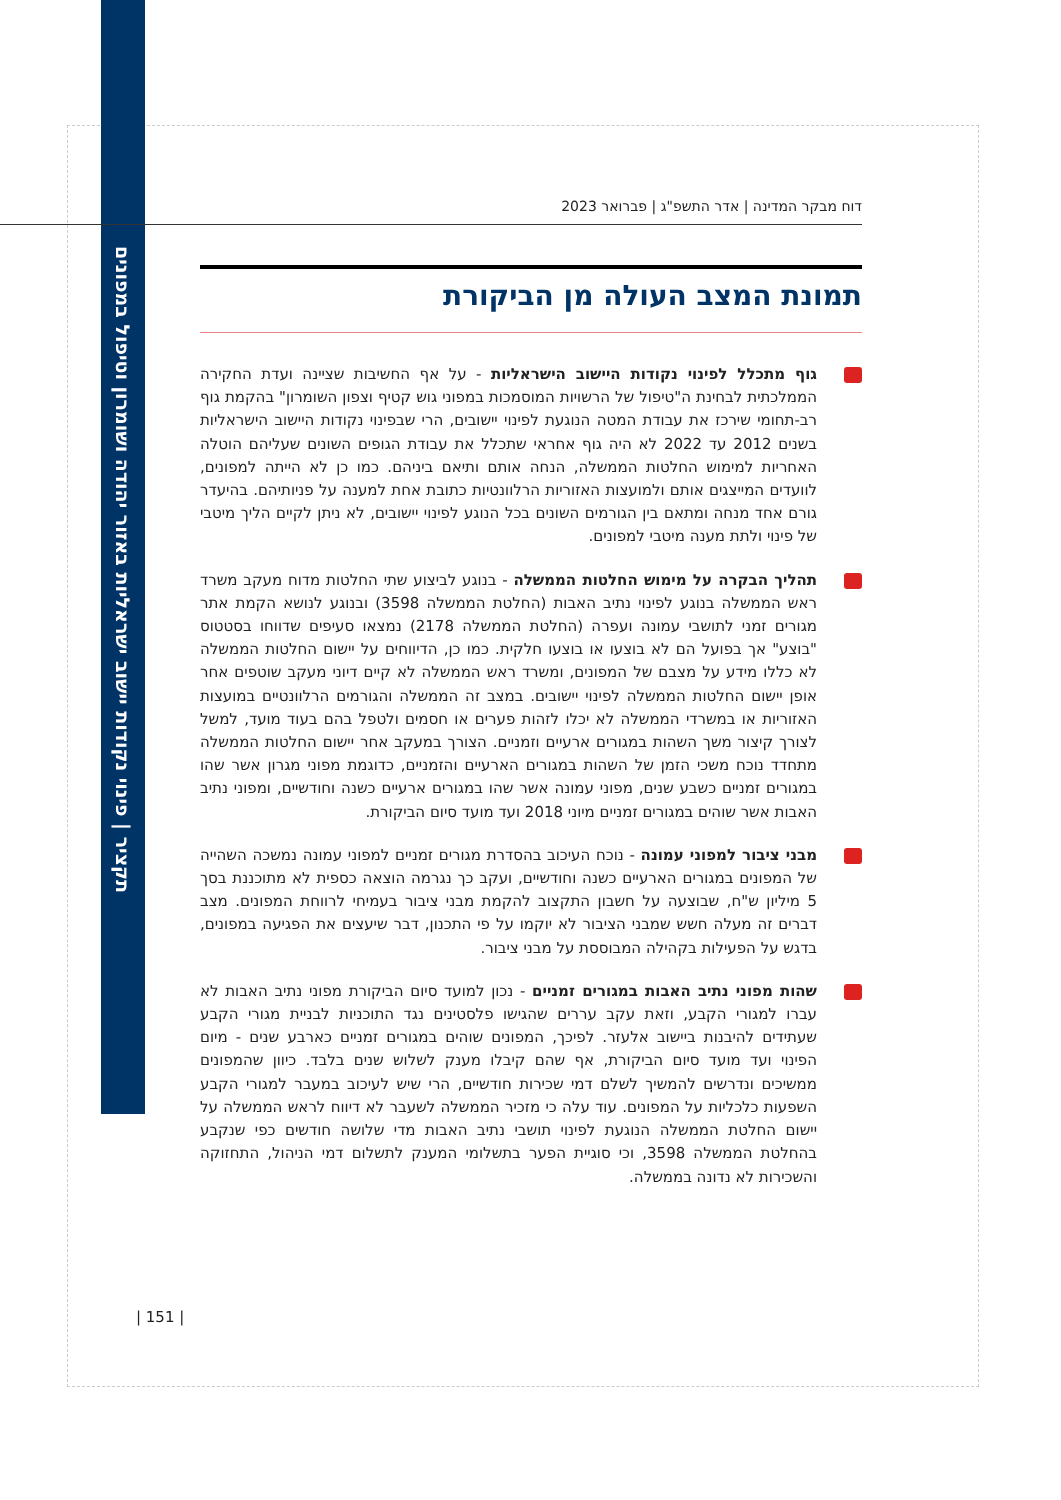תקציר | פינוי נקודות יישוב ישראליות באזור יהודה ושומרון וטיפול במפונים
דוח מבקר המדינה | אדר התשפ"ג | פברואר 2023
תמונת המצב העולה מן הביקורת
גוף מתכלל לפינוי נקודות היישוב הישראליות - על אף החשיבות שציינה ועדת החקירה הממלכתית לבחינת ה"טיפול של הרשויות המוסמכות במפוני גוש קטיף וצפון השומרון" בהקמת גוף רב-תחומי שירכז את עבודת המטה הנוגעת לפינוי יישובים, הרי שבפינוי נקודות היישוב הישראליות בשנים 2012 עד 2022 לא היה גוף אחראי שתכלל את עבודת הגופים השונים שעליהם הוטלה האחריות למימוש החלטות הממשלה, הנחה אותם ותיאם ביניהם. כמו כן לא הייתה למפונים, לוועדים המייצגים אותם ולמועצות האזוריות הרלוונטיות כתובת אחת למענה על פניותיהם. בהיעדר גורם אחד מנחה ומתאם בין הגורמים השונים בכל הנוגע לפינוי יישובים, לא ניתן לקיים הליך מיטבי של פינוי ולתת מענה מיטבי למפונים.
תהליך הבקרה על מימוש החלטות הממשלה - בנוגע לביצוע שתי החלטות מדוח מעקב משרד ראש הממשלה בנוגע לפינוי נתיב האבות (החלטת הממשלה 3598) ובנוגע לנושא הקמת אתר מגורים זמני לתושבי עמונה ועפרה (החלטת הממשלה 2178) נמצאו סעיפים שדווחו בסטטוס "בוצע" אך בפועל הם לא בוצעו או בוצעו חלקית. כמו כן, הדיווחים על יישום החלטות הממשלה לא כללו מידע על מצבם של המפונים, ומשרד ראש הממשלה לא קיים דיוני מעקב שוטפים אחר אופן יישום החלטות הממשלה לפינוי יישובים. במצב זה הממשלה והגורמים הרלוונטיים במועצות האזוריות או במשרדי הממשלה לא יכלו לזהות פערים או חסמים ולטפל בהם בעוד מועד, למשל לצורך קיצור משך השהות במגורים ארעיים וזמניים. הצורך במעקב אחר יישום החלטות הממשלה מתחדד נוכח משכי הזמן של השהות במגורים הארעיים והזמניים, כדוגמת מפוני מגרון אשר שהו במגורים זמניים כשבע שנים, מפוני עמונה אשר שהו במגורים ארעיים כשנה וחודשיים, ומפוני נתיב האבות אשר שוהים במגורים זמניים מיוני 2018 ועד מועד סיום הביקורת.
מבני ציבור למפוני עמונה - נוכח העיכוב בהסדרת מגורים זמניים למפוני עמונה נמשכה השהייה של המפונים במגורים הארעיים כשנה וחודשיים, ועקב כך נגרמה הוצאה כספית לא מתוכננת בסך 5 מיליון ש"ח, שבוצעה על חשבון התקצוב להקמת מבני ציבור בעמיחי לרווחת המפונים. מצב דברים זה מעלה חשש שמבני הציבור לא יוקמו על פי התכנון, דבר שיעצים את הפגיעה במפונים, בדגש על הפעילות בקהילה המבוססת על מבני ציבור.
שהות מפוני נתיב האבות במגורים זמניים - נכון למועד סיום הביקורת מפוני נתיב האבות לא עברו למגורי הקבע, וזאת עקב עררים שהגישו פלסטינים נגד התוכניות לבניית מגורי הקבע שעתידים להיבנות ביישוב אלעזר. לפיכך, המפונים שוהים במגורים זמניים כארבע שנים - מיום הפינוי ועד מועד סיום הביקורת, אף שהם קיבלו מענק לשלוש שנים בלבד. כיוון שהמפונים ממשיכים ונדרשים להמשיך לשלם דמי שכירות חודשיים, הרי שיש לעיכוב במעבר למגורי הקבע השפעות כלכליות על המפונים. עוד עלה כי מזכיר הממשלה לשעבר לא דיווח לראש הממשלה על יישום החלטת הממשלה הנוגעת לפינוי תושבי נתיב האבות מדי שלושה חודשים כפי שנקבע בהחלטת הממשלה 3598, וכי סוגיית הפער בתשלומי המענק לתשלום דמי הניהול, התחזוקה והשכירות לא נדונה בממשלה.
| 151 |